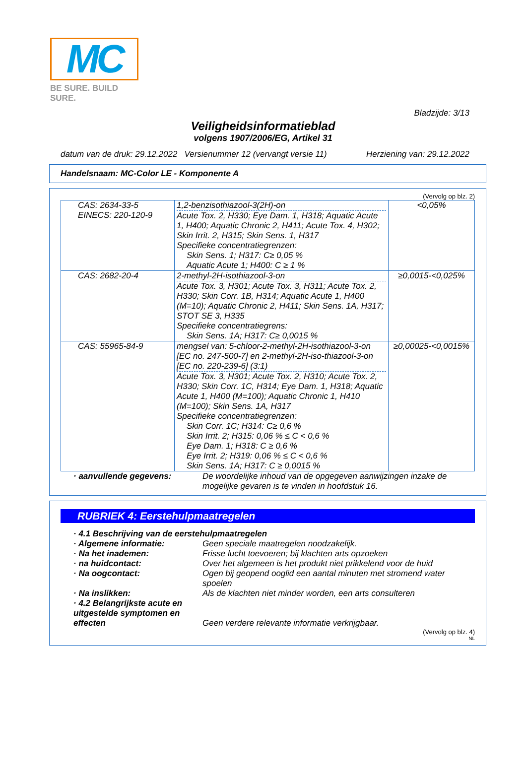MC
BE SURE. BUILD SURE.
Bladzijde: 3/13
Veiligheidsinformatieblad
volgens 1907/2006/EG, Artikel 31
datum van de druk: 29.12.2022 Versienummer 12 (vervangt versie 11) Herziening van: 29.12.2022
Handelsnaam: MC-Color LE - Komponente A
(Vervolg op blz. 2)
| CAS: 2634-33-5 EINECS: 220-120-9 | 1,2-benzisothiazool-3(2H)-on Acute Tox. 2, H330; Eye Dam. 1, H318; Aquatic Acute 1, H400; Aquatic Chronic 2, H411; Acute Tox. 4, H302; Skin Irrit. 2, H315; Skin Sens. 1, H317 Specifieke concentratiegrenzen: Skin Sens. 1; H317: C≥ 0,05 % Aquatic Acute 1; H400: C ≥ 1 % | <0,05% |
| CAS: 2682-20-4 | 2-methyl-2H-isothiazool-3-on Acute Tox. 3, H301; Acute Tox. 3, H311; Acute Tox. 2, H330; Skin Corr. 1B, H314; Aquatic Acute 1, H400 (M=10); Aquatic Chronic 2, H411; Skin Sens. 1A, H317; STOT SE 3, H335 Specifieke concentratiegrens: Skin Sens. 1A; H317: C≥ 0,0015 % | ≥0,0015-<0,025% |
| CAS: 55965-84-9 | mengsel van: 5-chloor-2-methyl-2H-isothiazool-3-on [EC no. 247-500-7] en 2-methyl-2H-iso-thiazool-3-on [EC no. 220-239-6] (3:1) Acute Tox. 3, H301; Acute Tox. 2, H310; Acute Tox. 2, H330; Skin Corr. 1C, H314; Eye Dam. 1, H318; Aquatic Acute 1, H400 (M=100); Aquatic Chronic 1, H410 (M=100); Skin Sens. 1A, H317 Specifieke concentratiegrenzen: Skin Corr. 1C; H314: C≥ 0,6 % Skin Irrit. 2; H315: 0,06 % ≤ C < 0,6 % Eye Dam. 1; H318: C ≥ 0,6 % Eye Irrit. 2; H319: 0,06 % ≤ C < 0,6 % Skin Sens. 1A; H317: C ≥ 0,0015 % | ≥0,00025-<0,0015% |
· aanvullende gegevens: De woordelijke inhoud van de opgegeven aanwijzingen inzake de mogelijke gevaren is te vinden in hoofdstuk 16.
RUBRIEK 4: Eerstehulpmaatregelen
· 4.1 Beschrijving van de eerstehulpmaatregelen
· Algemene informatie: Geen speciale maatregelen noodzakelijk.
· Na het inademen: Frisse lucht toevoeren; bij klachten arts opzoeken
· na huidcontact: Over het algemeen is het produkt niet prikkelend voor de huid
· Na oogcontact: Ogen bij geopend ooglid een aantal minuten met stromend water spoelen
· Na inslikken: Als de klachten niet minder worden, een arts consulteren
· 4.2 Belangrijkste acute en uitgestelde symptomen en effecten
Geen verdere relevante informatie verkrijgbaar.
(Vervolg op blz. 4)
NL